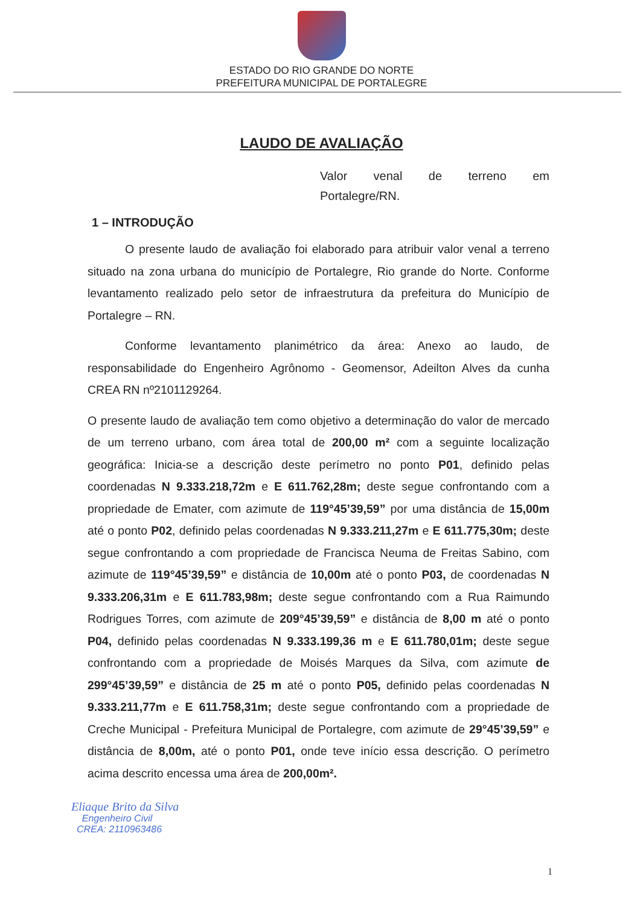ESTADO DO RIO GRANDE DO NORTE
PREFEITURA MUNICIPAL DE PORTALEGRE
LAUDO DE AVALIAÇÃO
Valor venal de terreno em
Portalegre/RN.
1 – INTRODUÇÃO
O presente laudo de avaliação foi elaborado para atribuir valor venal a terreno situado na zona urbana do município de Portalegre, Rio grande do Norte. Conforme levantamento realizado pelo setor de infraestrutura da prefeitura do Município de Portalegre – RN.
Conforme levantamento planimétrico da área: Anexo ao laudo, de responsabilidade do Engenheiro Agrônomo - Geomensor, Adeilton Alves da cunha CREA RN nº2101129264.
O presente laudo de avaliação tem como objetivo a determinação do valor de mercado de um terreno urbano, com área total de 200,00 m² com a seguinte localização geográfica: Inicia-se a descrição deste perímetro no ponto P01, definido pelas coordenadas N 9.333.218,72m e E 611.762,28m; deste segue confrontando com a propriedade de Emater, com azimute de 119°45’39,59” por uma distância de 15,00m até o ponto P02, definido pelas coordenadas N 9.333.211,27m e E 611.775,30m; deste segue confrontando a com propriedade de Francisca Neuma de Freitas Sabino, com azimute de 119°45’39,59” e distância de 10,00m até o ponto P03, de coordenadas N 9.333.206,31m e E 611.783,98m; deste segue confrontando com a Rua Raimundo Rodrigues Torres, com azimute de 209°45’39,59” e distância de 8,00 m até o ponto P04, definido pelas coordenadas N 9.333.199,36 m e E 611.780,01m; deste segue confrontando com a propriedade de Moisés Marques da Silva, com azimute de 299°45’39,59” e distância de 25 m até o ponto P05, definido pelas coordenadas N 9.333.211,77m e E 611.758,31m; deste segue confrontando com a propriedade de Creche Municipal - Prefeitura Municipal de Portalegre, com azimute de 29°45’39,59” e distância de 8,00m, até o ponto P01, onde teve início essa descrição. O perímetro acima descrito encessa uma área de 200,00m².
Eliaque Brito da Silva
Engenheiro Civil
CREA: 2110963486
1